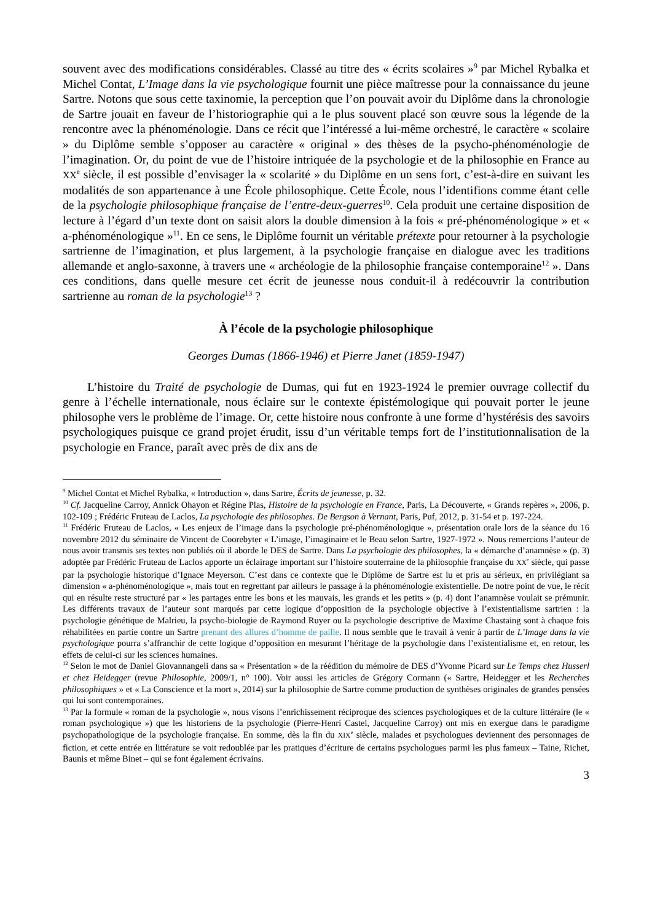souvent avec des modifications considérables. Classé au titre des « écrits scolaires »<sup>9</sup> par Michel Rybalka et Michel Contat, L’Image dans la vie psychologique fournit une pièce maîtresse pour la connaissance du jeune Sartre. Notons que sous cette taxinomie, la perception que l’on pouvait avoir du Diplôme dans la chronologie de Sartre jouait en faveur de l’historiographie qui a le plus souvent placé son œuvre sous la légende de la rencontre avec la phénoménologie. Dans ce récit que l’intéressé a lui-même orchestré, le caractère « scolaire » du Diplôme semble s’opposer au caractère « original » des thèses de la psycho-phénoménologie de l’imagination. Or, du point de vue de l’histoire intriquée de la psychologie et de la philosophie en France au XX<sup>e</sup> siècle, il est possible d’envisager la « scolarité » du Diplôme en un sens fort, c’est-à-dire en suivant les modalités de son appartenance à une École philosophique. Cette École, nous l’identifions comme étant celle de la psychologie philosophique française de l’entre-deux-guerres<sup>10</sup>. Cela produit une certaine disposition de lecture à l’égard d’un texte dont on saisit alors la double dimension à la fois « pré-phénoménologique » et « a-phénoménologique »<sup>11</sup>. En ce sens, le Diplôme fournit un véritable prétexte pour retourner à la psychologie sartrienne de l’imagination, et plus largement, à la psychologie française en dialogue avec les traditions allemande et anglo-saxonne, à travers une « archéologie de la philosophie française contemporaine<sup>12</sup> ». Dans ces conditions, dans quelle mesure cet écrit de jeunesse nous conduit-il à redécouvrir la contribution sartrienne au roman de la psychologie<sup>13</sup> ?
À l’école de la psychologie philosophique
Georges Dumas (1866-1946) et Pierre Janet (1859-1947)
L’histoire du Traité de psychologie de Dumas, qui fut en 1923-1924 le premier ouvrage collectif du genre à l’échelle internationale, nous éclaire sur le contexte épistémologique qui pouvait porter le jeune philosophe vers le problème de l’image. Or, cette histoire nous confronte à une forme d’hystérésis des savoirs psychologiques puisque ce grand projet érudit, issu d’un véritable temps fort de l’institutionnalisation de la psychologie en France, paraît avec près de dix ans de
<sup>9</sup> Michel Contat et Michel Rybalka, « Introduction », dans Sartre, Écrits de jeunesse, p. 32.
<sup>10</sup> Cf. Jacqueline Carroy, Annick Ohayon et Régine Plas, Histoire de la psychologie en France, Paris, La Découverte, « Grands repères », 2006, p. 102-109 ; Frédéric Fruteau de Laclos, La psychologie des philosophes. De Bergson à Vernant, Paris, Puf, 2012, p. 31-54 et p. 197-224.
<sup>11</sup> Frédéric Fruteau de Laclos, « Les enjeux de l’image dans la psychologie pré-phénoménologique », présentation orale lors de la séance du 16 novembre 2012 du séminaire de Vincent de Coorebyter « L’image, l’imaginaire et le Beau selon Sartre, 1927-1972 ». Nous remercions l’auteur de nous avoir transmis ses textes non publiés où il aborde le DES de Sartre. Dans La psychologie des philosophes, la « démarche d’anamnèse » (p. 3) adoptée par Frédéric Fruteau de Laclos apporte un éclairage important sur l’histoire souterraine de la philosophie française du XX<sup>e</sup> siècle, qui passe par la psychologie historique d’Ignace Meyerson. C’est dans ce contexte que le Diplôme de Sartre est lu et pris au sérieux, en privilégiant sa dimension « a-phénoménologique », mais tout en regrettant par ailleurs le passage à la phénoménologie existentielle. De notre point de vue, le récit qui en résulte reste structuré par « les partages entre les bons et les mauvais, les grands et les petits » (p. 4) dont l’anamnèse voulait se prémunir. Les différents travaux de l’auteur sont marqués par cette logique d’opposition de la psychologie objective à l’existentialisme sartrien : la psychologie génétique de Malrieu, la psycho-biologie de Raymond Ruyer ou la psychologie descriptive de Maxime Chastaing sont à chaque fois réhabilitées en partie contre un Sartre prenant des allures d’homme de paille. Il nous semble que le travail à venir à partir de L’Image dans la vie psychologique pourra s’affranchir de cette logique d’opposition en mesurant l’héritage de la psychologie dans l’existentialisme et, en retour, les effets de celui-ci sur les sciences humaines.
<sup>12</sup> Selon le mot de Daniel Giovannangeli dans sa « Présentation » de la réédition du mémoire de DES d’Yvonne Picard sur Le Temps chez Husserl et chez Heidegger (revue Philosophie, 2009/1, n° 100). Voir aussi les articles de Grégory Cormann (« Sartre, Heidegger et les Recherches philosophiques » et « La Conscience et la mort », 2014) sur la philosophie de Sartre comme production de synthèses originales de grandes pensées qui lui sont contemporaines.
<sup>13</sup> Par la formule « roman de la psychologie », nous visons l’enrichissement réciproque des sciences psychologiques et de la culture littéraire (le « roman psychologique ») que les historiens de la psychologie (Pierre-Henri Castel, Jacqueline Carroy) ont mis en exergue dans le paradigme psychopathologique de la psychologie française. En somme, dès la fin du XIX<sup>e</sup> siècle, malades et psychologues deviennent des personnages de fiction, et cette entrée en littérature se voit redoublée par les pratiques d’écriture de certains psychologues parmi les plus fameux – Taine, Richet, Baunis et même Binet – qui se font également écrivains.
3